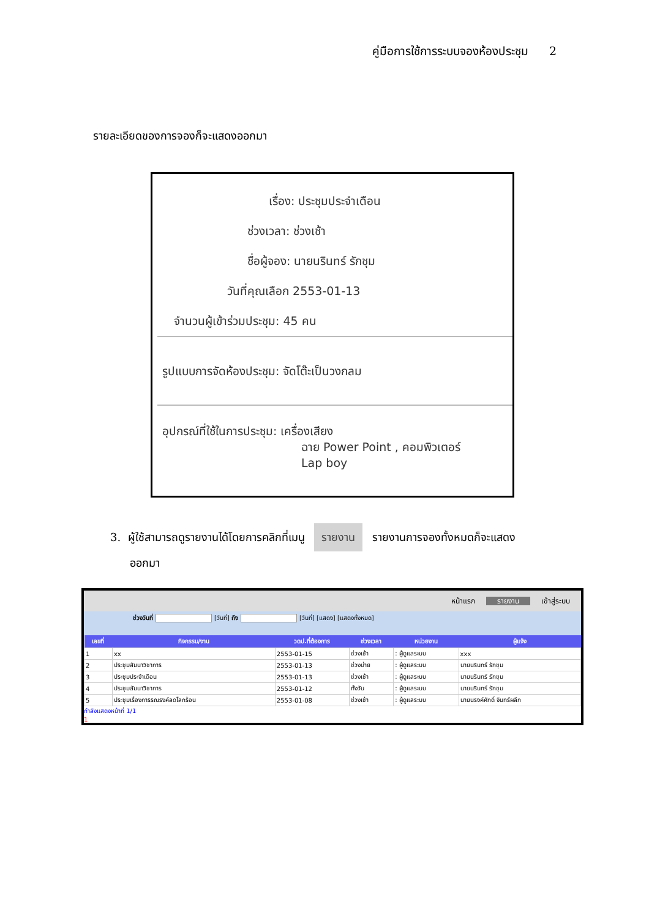คู่มือการใช้การระบบจองห้องประชุม 2
รายละเอียดของการจองก็จะแสดงออกมา
เรื่อง: ประชุมประจำเดือน
ช่วงเวลา: ช่วงเช้า
ชื่อผู้จอง: นายนรินทร์ รักชุม
วันที่คุณเลือก 2553-01-13
จำนวนผู้เข้าร่วมประชุม: 45 คน
รูปแบบการจัดห้องประชุม: จัดโต๊ะเป็นวงกลม
อุปกรณ์ที่ใช้ในการประชุม: เครื่องเสียง
ฉาย Power Point , คอมพิวเตอร์
Lap boy
3. ผู้ใช้สามารถดูรายงานได้โดยการคลิกที่เมนู รายงาน รายงานการจองทั้งหมดก็จะแสดง
ออกมา
หน้าแรก รายงาน เข้าสู่ระบบ
ช่วงวันที่ [วันที่] ถึง [วันที่] [แสดง] [แสดงทั้งหมด]
| เลขที่ | กิจกรรม/งาน | วดป.ที่ต้องการ | ช่วงเวลา | หน่วยงาน | ผู้แจ้ง |
| --- | --- | --- | --- | --- | --- |
| 1 | xx | 2553-01-15 | ช่วงเช้า | : ผู้ดูแลระบบ | xxx |
| 2 | ประชุมสัมนาวิชาการ | 2553-01-13 | ช่วงบ่าย | : ผู้ดูแลระบบ | นายนรินทร์ รักชุม |
| 3 | ประชุมประจำเดือน | 2553-01-13 | ช่วงเช้า | : ผู้ดูแลระบบ | นายนรินทร์ รักชุม |
| 4 | ประชุมสัมนาวิชาการ | 2553-01-12 | ทั้งวัน | : ผู้ดูแลระบบ | นายนรินทร์ รักชุม |
| 5 | ประชุมเรื่องการรณรงค์ลดโลกร้อน | 2553-01-08 | ช่วงเช้า | : ผู้ดูแลระบบ | นายนรงค์ศักดิ์ จันทร์ผลึก |
กำลังแสดงหน้าที่ 1/1
1